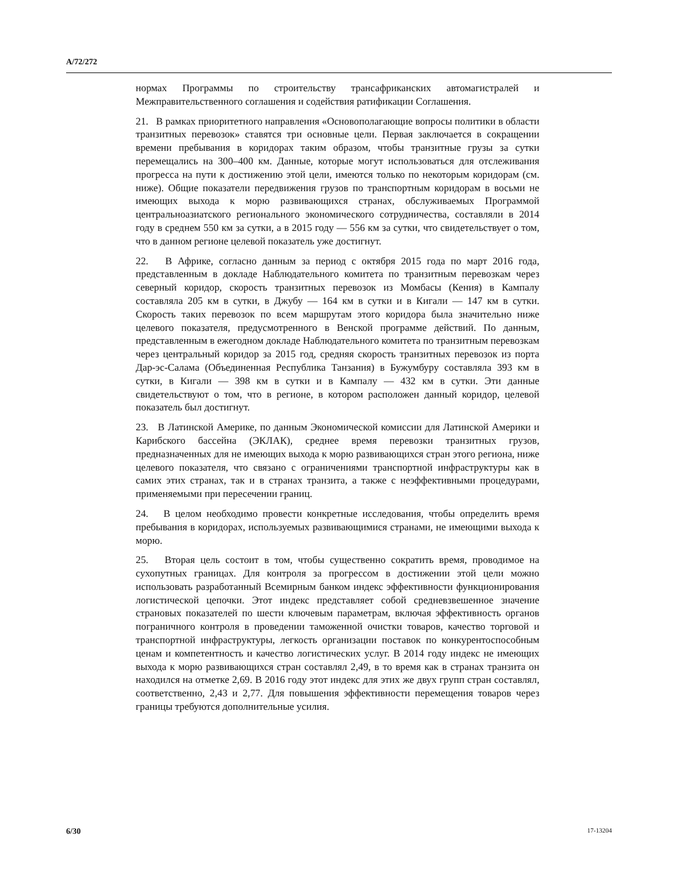A/72/272
нормах Программы по строительству трансафриканских автомагистралей и Межправительственного соглашения и содействия ратификации Соглашения.
21. В рамках приоритетного направления «Основополагающие вопросы политики в области транзитных перевозок» ставятся три основные цели. Первая заключается в сокращении времени пребывания в коридорах таким образом, чтобы транзитные грузы за сутки перемещались на 300–400 км. Данные, которые могут использоваться для отслеживания прогресса на пути к достижению этой цели, имеются только по некоторым коридорам (см. ниже). Общие показатели передвижения грузов по транспортным коридорам в восьми не имеющих выхода к морю развивающихся странах, обслуживаемых Программой центральноазиатского регионального экономического сотрудничества, составляли в 2014 году в среднем 550 км за сутки, а в 2015 году — 556 км за сутки, что свидетельствует о том, что в данном регионе целевой показатель уже достигнут.
22. В Африке, согласно данным за период с октября 2015 года по март 2016 года, представленным в докладе Наблюдательного комитета по транзитным перевозкам через северный коридор, скорость транзитных перевозок из Момбасы (Кения) в Кампалу составляла 205 км в сутки, в Джубу — 164 км в сутки и в Кигали — 147 км в сутки. Скорость таких перевозок по всем маршрутам этого коридора была значительно ниже целевого показателя, предусмотренного в Венской программе действий. По данным, представленным в ежегодном докладе Наблюдательного комитета по транзитным перевозкам через центральный коридор за 2015 год, средняя скорость транзитных перевозок из порта Дар-эс-Салама (Объединенная Республика Танзания) в Бужумбуру составляла 393 км в сутки, в Кигали — 398 км в сутки и в Кампалу — 432 км в сутки. Эти данные свидетельствуют о том, что в регионе, в котором расположен данный коридор, целевой показатель был достигнут.
23. В Латинской Америке, по данным Экономической комиссии для Латинской Америки и Карибского бассейна (ЭКЛАК), среднее время перевозки транзитных грузов, предназначенных для не имеющих выхода к морю развивающихся стран этого региона, ниже целевого показателя, что связано с ограничениями транспортной инфраструктуры как в самих этих странах, так и в странах транзита, а также с неэффективными процедурами, применяемыми при пересечении границ.
24. В целом необходимо провести конкретные исследования, чтобы определить время пребывания в коридорах, используемых развивающимися странами, не имеющими выхода к морю.
25. Вторая цель состоит в том, чтобы существенно сократить время, проводимое на сухопутных границах. Для контроля за прогрессом в достижении этой цели можно использовать разработанный Всемирным банком индекс эффективности функционирования логистической цепочки. Этот индекс представляет собой средневзвешенное значение страновых показателей по шести ключевым параметрам, включая эффективность органов пограничного контроля в проведении таможенной очистки товаров, качество торговой и транспортной инфраструктуры, легкость организации поставок по конкурентоспособным ценам и компетентность и качество логистических услуг. В 2014 году индекс не имеющих выхода к морю развивающихся стран составлял 2,49, в то время как в странах транзита он находился на отметке 2,69. В 2016 году этот индекс для этих же двух групп стран составлял, соответственно, 2,43 и 2,77. Для повышения эффективности перемещения товаров через границы требуются дополнительные усилия.
6/30 17-13204